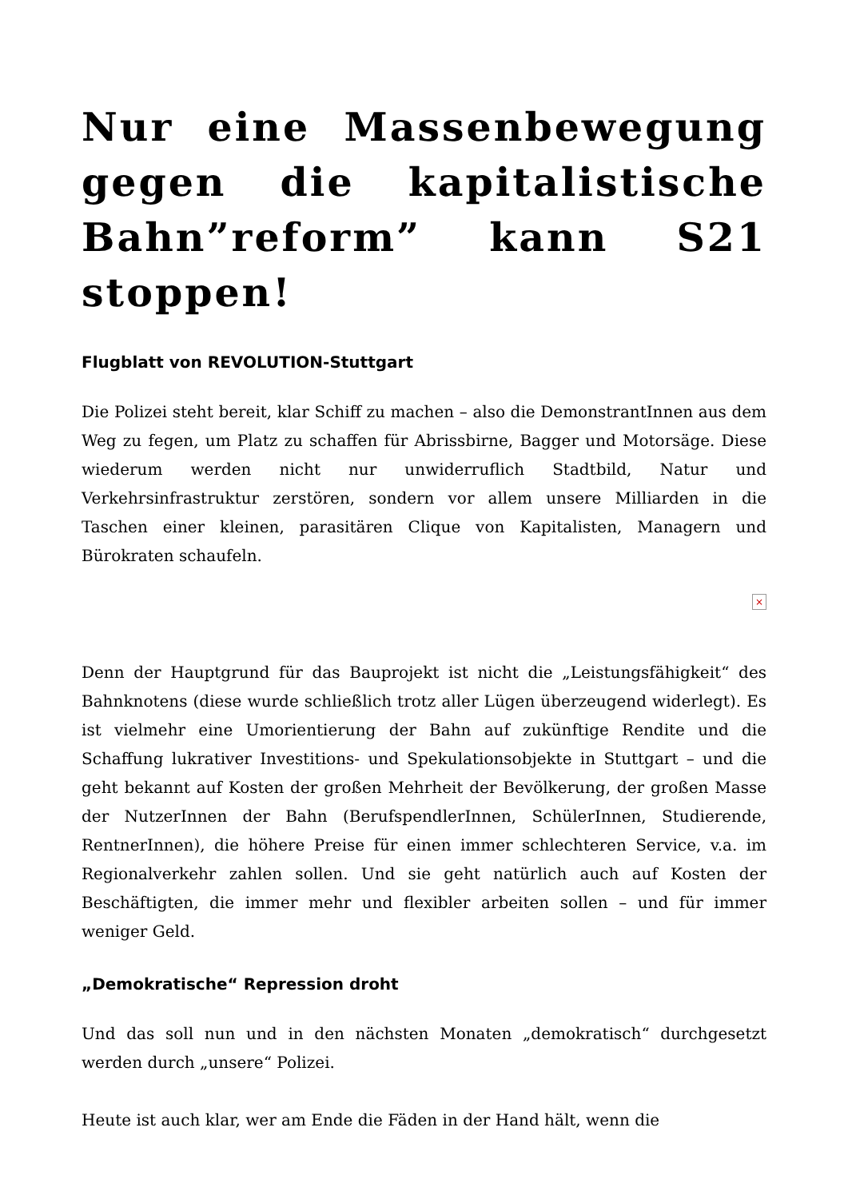Nur eine Massenbewegung gegen die kapitalistische Bahn”reform” kann S21 stoppen!
Flugblatt von REVOLUTION-Stuttgart
Die Polizei steht bereit, klar Schiff zu machen – also die DemonstrantInnen aus dem Weg zu fegen, um Platz zu schaffen für Abrissbirne, Bagger und Motorsäge. Diese wiederum werden nicht nur unwiderruflich Stadtbild, Natur und Verkehrsinfrastruktur zerstören, sondern vor allem unsere Milliarden in die Taschen einer kleinen, parasitären Clique von Kapitalisten, Managern und Bürokraten schaufeln.
×
Denn der Hauptgrund für das Bauprojekt ist nicht die „Leistungsfähigkeit“ des Bahnknotens (diese wurde schließlich trotz aller Lügen überzeugend widerlegt). Es ist vielmehr eine Umorientierung der Bahn auf zukünftige Rendite und die Schaffung lukrativer Investitions- und Spekulationsobjekte in Stuttgart – und die geht bekannt auf Kosten der großen Mehrheit der Bevölkerung, der großen Masse der NutzerInnen der Bahn (BerufspendlerInnen, SchülerInnen, Studierende, RentnerInnen), die höhere Preise für einen immer schlechteren Service, v.a. im Regionalverkehr zahlen sollen. Und sie geht natürlich auch auf Kosten der Beschäftigten, die immer mehr und flexibler arbeiten sollen – und für immer weniger Geld.
„Demokratische“ Repression droht
Und das soll nun und in den nächsten Monaten „demokratisch“ durchgesetzt werden durch „unsere“ Polizei.
Heute ist auch klar, wer am Ende die Fäden in der Hand hält, wenn die